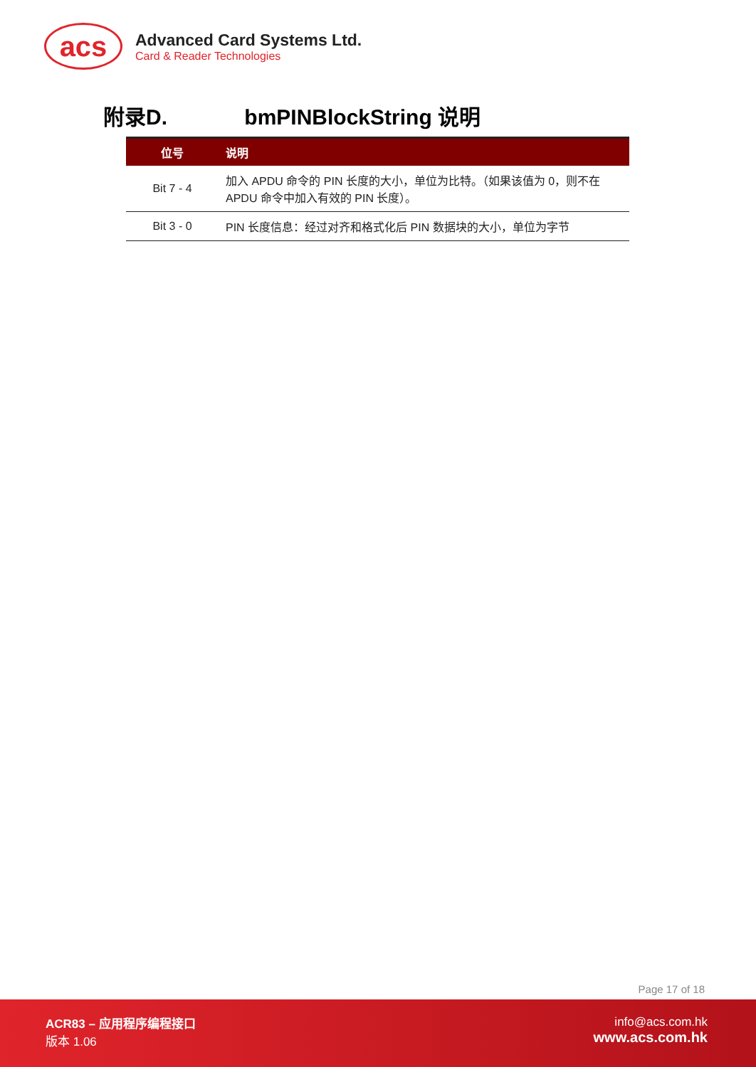acs
Advanced Card Systems Ltd.
Card & Reader Technologies
附录D. bmPINBlockString 说明
| 位号 | 说明 |
| --- | --- |
| Bit 7 - 4 | 加入 APDU 命令的 PIN 长度的大小，单位为比特。（如果该值为 0，则不在 APDU 命令中加入有效的 PIN 长度）。 |
| Bit 3 - 0 | PIN 长度信息：经过对齐和格式化后 PIN 数据块的大小，单位为字节 |
Page 17 of 18
ACR83 – 应用程序编程接口
版本 1.06
info@acs.com.hk
www.acs.com.hk